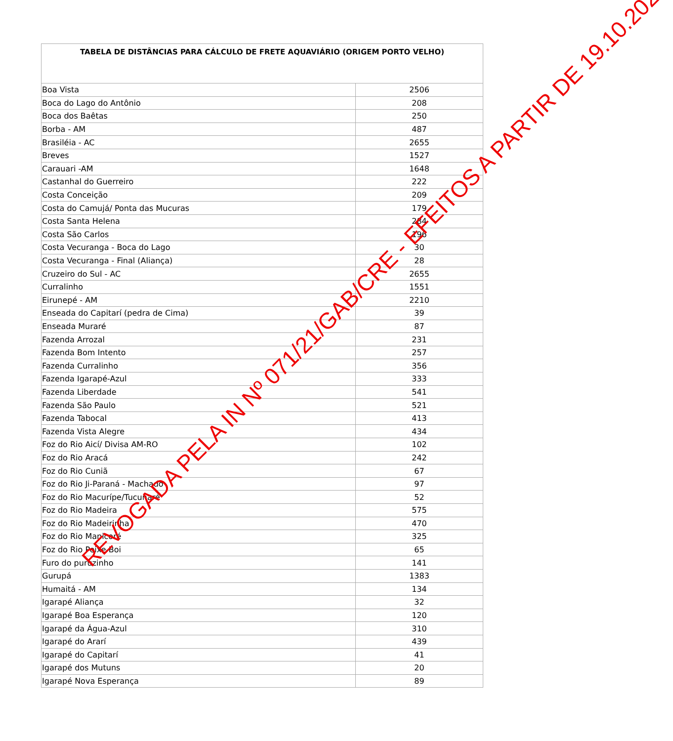| TABELA DE DISTÂNCIAS PARA CÁLCULO DE FRETE AQUAVIÁRIO (ORIGEM PORTO VELHO) | |
| --- | --- |
| Boa Vista | 2506 |
| Boca do Lago do Antônio | 208 |
| Boca dos Baêtas | 250 |
| Borba - AM | 487 |
| Brasiléia - AC | 2655 |
| Breves | 1527 |
| Carauari -AM | 1648 |
| Castanhal do Guerreiro | 222 |
| Costa Conceição | 209 |
| Costa do Camujá/ Ponta das Mucuras | 179 |
| Costa Santa Helena | 284 |
| Costa São Carlos | 196 |
| Costa Vecuranga - Boca do Lago | 30 |
| Costa Vecuranga - Final (Aliança) | 28 |
| Cruzeiro do Sul - AC | 2655 |
| Curralinho | 1551 |
| Eirunepé - AM | 2210 |
| Enseada do Capitarí (pedra de Cima) | 39 |
| Enseada Muraré | 87 |
| Fazenda Arrozal | 231 |
| Fazenda Bom Intento | 257 |
| Fazenda Curralinho | 356 |
| Fazenda Igarapé-Azul | 333 |
| Fazenda Liberdade | 541 |
| Fazenda São Paulo | 521 |
| Fazenda Tabocal | 413 |
| Fazenda Vista Alegre | 434 |
| Foz do Rio Aicí/ Divisa AM-RO | 102 |
| Foz do Rio Aracá | 242 |
| Foz do Rio Cuniã | 67 |
| Foz do Rio Ji-Paraná - Machado | 97 |
| Foz do Rio Macurípe/Tucunaré | 52 |
| Foz do Rio Madeira | 575 |
| Foz do Rio Madeirinha | 470 |
| Foz do Rio Manicoré | 325 |
| Foz do Rio Peixe-Boi | 65 |
| Furo do puruzinho | 141 |
| Gurupá | 1383 |
| Humaitá - AM | 134 |
| Igarapé Aliança | 32 |
| Igarapé Boa Esperança | 120 |
| Igarapé da Água-Azul | 310 |
| Igarapé do Ararí | 439 |
| Igarapé do Capitarí | 41 |
| Igarapé dos Mutuns | 20 |
| Igarapé Nova Esperança | 89 |
REVOGADA PELA IN Nº 071/21/GAB/CRE - EFEITOS A PARTIR DE 19.10.2021